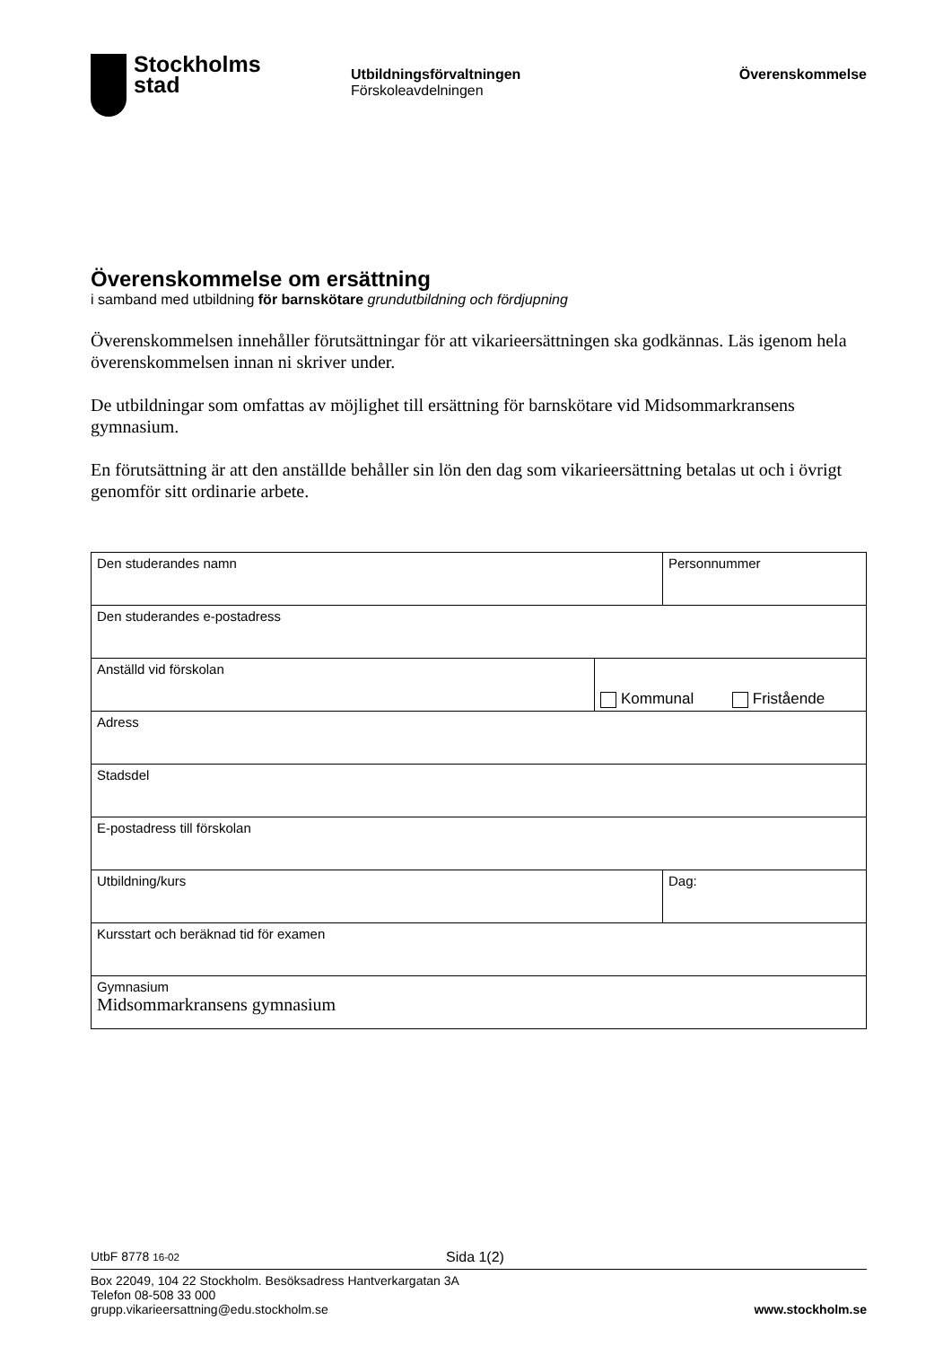Stockholms
stad
Utbildningsförvaltningen
Förskoleavdelningen
Överenskommelse
Överenskommelse om ersättning
i samband med utbildning för barnskötare grundutbildning och fördjupning
Överenskommelsen innehåller förutsättningar för att vikarieersättningen ska godkännas. Läs igenom hela överenskommelsen innan ni skriver under.
De utbildningar som omfattas av möjlighet till ersättning för barnskötare vid Midsommarkransens gymnasium.
En förutsättning är att den anställde behåller sin lön den dag som vikarieersättning betalas ut och i övrigt genomför sitt ordinarie arbete.
| Den studerandes namn | | Personnummer |
| Den studerandes e-postadress | | |
| Anställd vid förskolan | Kommunal Fristående | |
| Adress | | |
| Stadsdel | | |
| E-postadress till förskolan | | |
| Utbildning/kurs | | Dag: |
| Kursstart och beräknad tid för examen | | |
| Gymnasium Midsommarkransens gymnasium | | |
UtbF 8778 16-02 Sida 1(2)
Box 22049, 104 22 Stockholm. Besöksadress Hantverkargatan 3A
Telefon 08-508 33 000
grupp.vikarieersattning@edu.stockholm.se www.stockholm.se